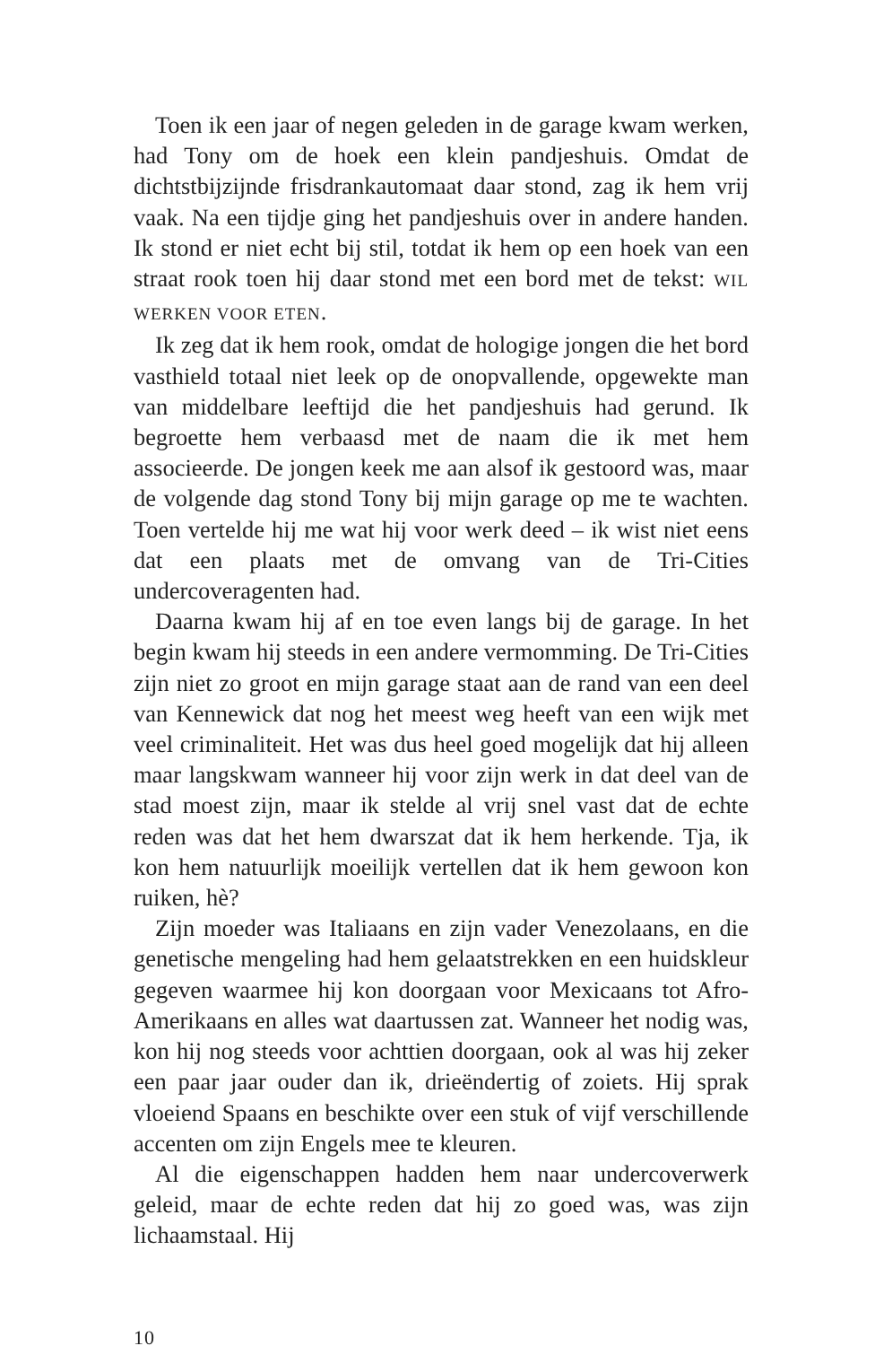Toen ik een jaar of negen geleden in de garage kwam werken, had Tony om de hoek een klein pandjeshuis. Omdat de dichtstbijzijnde frisdrankautomaat daar stond, zag ik hem vrij vaak. Na een tijdje ging het pandjeshuis over in andere handen. Ik stond er niet echt bij stil, totdat ik hem op een hoek van een straat rook toen hij daar stond met een bord met de tekst: WIL WERKEN VOOR ETEN.
Ik zeg dat ik hem rook, omdat de hologige jongen die het bord vasthield totaal niet leek op de onopvallende, opgewekte man van middelbare leeftijd die het pandjeshuis had gerund. Ik begroette hem verbaasd met de naam die ik met hem associeerde. De jongen keek me aan alsof ik gestoord was, maar de volgende dag stond Tony bij mijn garage op me te wachten. Toen vertelde hij me wat hij voor werk deed – ik wist niet eens dat een plaats met de omvang van de Tri-Cities undercoveragenten had.
Daarna kwam hij af en toe even langs bij de garage. In het begin kwam hij steeds in een andere vermomming. De Tri-Cities zijn niet zo groot en mijn garage staat aan de rand van een deel van Kennewick dat nog het meest weg heeft van een wijk met veel criminaliteit. Het was dus heel goed mogelijk dat hij alleen maar langskwam wanneer hij voor zijn werk in dat deel van de stad moest zijn, maar ik stelde al vrij snel vast dat de echte reden was dat het hem dwarszat dat ik hem herkende. Tja, ik kon hem natuurlijk moeilijk vertellen dat ik hem gewoon kon ruiken, hè?
Zijn moeder was Italiaans en zijn vader Venezolaans, en die genetische mengeling had hem gelaatstrekken en een huidskleur gegeven waarmee hij kon doorgaan voor Mexicaans tot Afro-Amerikaans en alles wat daartussen zat. Wanneer het nodig was, kon hij nog steeds voor achttien doorgaan, ook al was hij zeker een paar jaar ouder dan ik, drieëndertig of zoiets. Hij sprak vloeiend Spaans en beschikte over een stuk of vijf verschillende accenten om zijn Engels mee te kleuren.
Al die eigenschappen hadden hem naar undercoverwerk geleid, maar de echte reden dat hij zo goed was, was zijn lichaamstaal. Hij
10